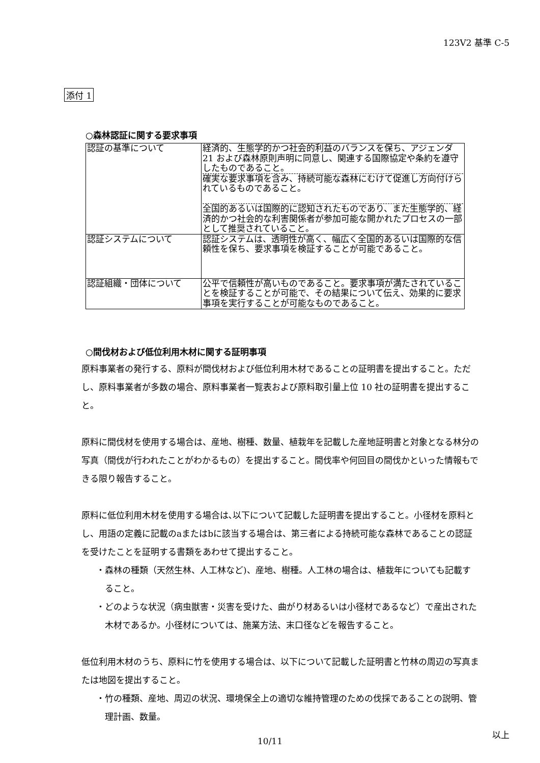123V2 基準 C-5
添付 1
○森林認証に関する要求事項
| 認証の基準について | 経済的、生態学的かつ社会的利益のバランスを保ち、アジェンダ 21 および森林原則声明に同意し、関連する国際協定や条約を遵守したものであること。 確実な要求事項を含み、持続可能な森林にむけて促進し方向付けられているものであること。 全国的あるいは国際的に認知されたものであり、また生態学的、経済的かつ社会的な利害関係者が参加可能な開かれたプロセスの一部として推奨されていること。 |
| 認証システムについて | 認証システムは、透明性が高く、幅広く全国的あるいは国際的な信頼性を保ち、要求事項を検証することが可能であること。 |
| 認証組織・団体について | 公平で信頼性が高いものであること。要求事項が満たされていることを検証することが可能で、その結果について伝え、効果的に要求事項を実行することが可能なものであること。 |
○間伐材および低位利用木材に関する証明事項
原料事業者の発行する、原料が間伐材および低位利用木材であることの証明書を提出すること。ただし、原料事業者が多数の場合、原料事業者一覧表および原料取引量上位 10 社の証明書を提出すること。
原料に間伐材を使用する場合は、産地、樹種、数量、植栽年を記載した産地証明書と対象となる林分の写真（間伐が行われたことがわかるもの）を提出すること。間伐率や何回目の間伐かといった情報もできる限り報告すること。
原料に低位利用木材を使用する場合は､以下について記載した証明書を提出すること。小径材を原料とし、用語の定義に記載のaまたはbに該当する場合は、第三者による持続可能な森林であることの認証を受けたことを証明する書類をあわせて提出すること。
・森林の種類（天然生林、人工林など)、産地、樹種。人工林の場合は、植栽年についても記載すること。
・どのような状況（病虫獣害・災害を受けた、曲がり材あるいは小径材であるなど）で産出された木材であるか。小径材については、施業方法、末口径などを報告すること。
低位利用木材のうち、原料に竹を使用する場合は、以下について記載した証明書と竹林の周辺の写真または地図を提出すること。
・竹の種類、産地、周辺の状況、環境保全上の適切な維持管理のための伐採であることの説明、管理計画、数量。
以上
10/11